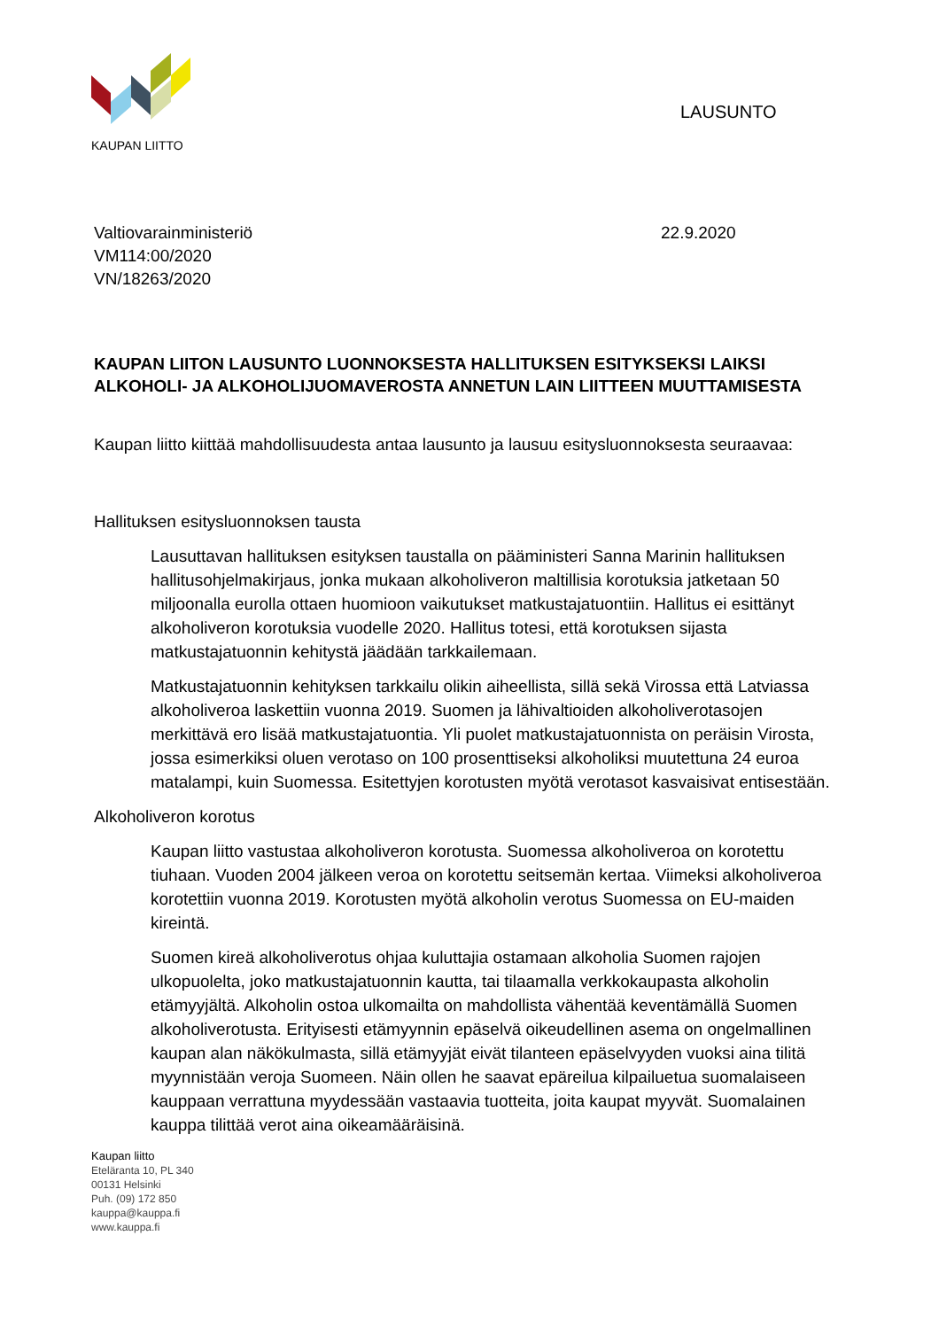KAUPAN LIITTO
LAUSUNTO
Valtiovarainministeriö
VM114:00/2020
VN/18263/2020
22.9.2020
KAUPAN LIITON LAUSUNTO LUONNOKSESTA HALLITUKSEN ESITYKSEKSI LAIKSI ALKOHOLI- JA ALKOHOLIJUOMAVEROSTA ANNETUN LAIN LIITTEEN MUUTTAMISESTA
Kaupan liitto kiittää mahdollisuudesta antaa lausunto ja lausuu esitysluonnoksesta seuraavaa:
Hallituksen esitysluonnoksen tausta
Lausuttavan hallituksen esityksen taustalla on pääministeri Sanna Marinin hallituksen hallitusohjelmakirjaus, jonka mukaan alkoholiveron maltillisia korotuksia jatketaan 50 miljoonalla eurolla ottaen huomioon vaikutukset matkustajatuontiin. Hallitus ei esittänyt alkoholiveron korotuksia vuodelle 2020. Hallitus totesi, että korotuksen sijasta matkustajatuonnin kehitystä jäädään tarkkailemaan.
Matkustajatuonnin kehityksen tarkkailu olikin aiheellista, sillä sekä Virossa että Latviassa alkoholiveroa laskettiin vuonna 2019. Suomen ja lähivaltioiden alkoholiverotasojen merkittävä ero lisää matkustajatuontia. Yli puolet matkustajatuonnista on peräisin Virosta, jossa esimerkiksi oluen verotaso on 100 prosenttiseksi alkoholiksi muutettuna 24 euroa matalampi, kuin Suomessa. Esitettyjen korotusten myötä verotasot kasvaisivat entisestään.
Alkoholiveron korotus
Kaupan liitto vastustaa alkoholiveron korotusta. Suomessa alkoholiveroa on korotettu tiuhaan. Vuoden 2004 jälkeen veroa on korotettu seitsemän kertaa. Viimeksi alkoholiveroa korotettiin vuonna 2019. Korotusten myötä alkoholin verotus Suomessa on EU-maiden kireintä.
Suomen kireä alkoholiverotus ohjaa kuluttajia ostamaan alkoholia Suomen rajojen ulkopuolelta, joko matkustajatuonnin kautta, tai tilaamalla verkkokaupasta alkoholin etämyyjältä. Alkoholin ostoa ulkomailta on mahdollista vähentää keventämällä Suomen alkoholiverotusta. Erityisesti etämyynnin epäselvä oikeudellinen asema on ongelmallinen kaupan alan näkökulmasta, sillä etämyyjät eivät tilanteen epäselvyyden vuoksi aina tilitä myynnistään veroja Suomeen. Näin ollen he saavat epäreilua kilpailuetua suomalaiseen kauppaan verrattuna myydessään vastaavia tuotteita, joita kaupat myyvät. Suomalainen kauppa tilittää verot aina oikeamääräisinä.
Kaupan liitto
Eteläranta 10, PL 340
00131 Helsinki
Puh. (09) 172 850
kauppa@kauppa.fi
www.kauppa.fi